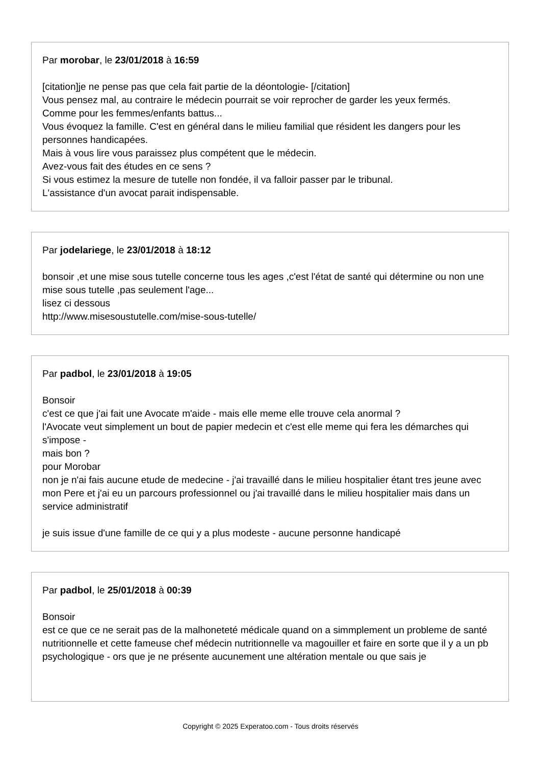Par morobar, le 23/01/2018 à 16:59
[citation]je ne pense pas que cela fait partie de la déontologie- [/citation]
Vous pensez mal, au contraire le médecin pourrait se voir reprocher de garder les yeux fermés.
Comme pour les femmes/enfants battus...
Vous évoquez la famille. C'est en général dans le milieu familial que résident les dangers pour les personnes handicapées.
Mais à vous lire vous paraissez plus compétent que le médecin.
Avez-vous fait des études en ce sens ?
Si vous estimez la mesure de tutelle non fondée, il va falloir passer par le tribunal.
L'assistance d'un avocat parait indispensable.
Par jodelariege, le 23/01/2018 à 18:12
bonsoir ,et une mise sous tutelle concerne tous les ages ,c'est l'état de santé qui détermine ou non une mise sous tutelle ,pas seulement l'age...
lisez ci dessous
http://www.misesoustutelle.com/mise-sous-tutelle/
Par padbol, le 23/01/2018 à 19:05
Bonsoir
c'est ce que j'ai fait une Avocate m'aide - mais elle meme elle trouve cela anormal ?
l'Avocate veut simplement un bout de papier medecin et c'est elle meme qui fera les démarches qui s'impose -
mais bon ?
pour Morobar
non je n'ai fais aucune etude de medecine - j'ai travaillé dans le milieu hospitalier étant tres jeune avec mon Pere et j'ai eu un parcours professionnel ou j'ai travaillé dans le milieu hospitalier mais dans un service administratif
je suis issue d'une famille de ce qui y a plus modeste - aucune personne handicapé
Par padbol, le 25/01/2018 à 00:39
Bonsoir
est ce que ce ne serait pas de la malhoneteté médicale quand on a simmplement un probleme de santé nutritionnelle et cette fameuse chef médecin nutritionnelle va magouiller et faire en sorte que il y a un pb psychologique - ors que je ne présente aucunement une altération mentale ou que sais je
Copyright © 2025 Experatoo.com - Tous droits réservés